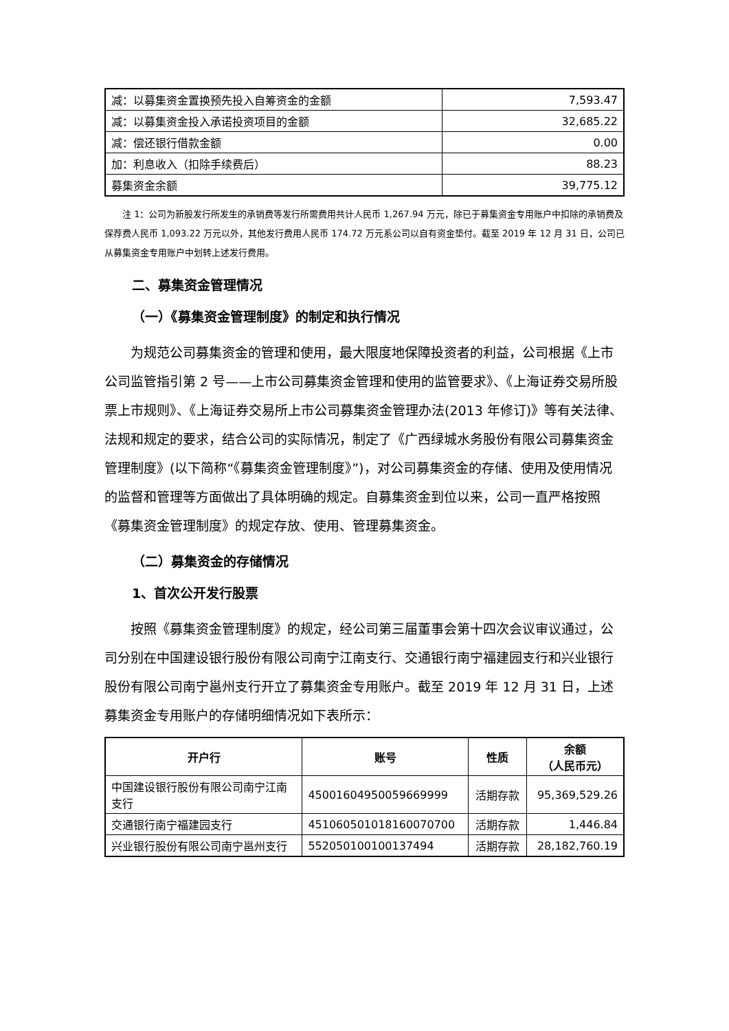| 减：以募集资金置换预先投入自筹资金的金额 | 7,593.47 |
| 减：以募集资金投入承诺投资项目的金额 | 32,685.22 |
| 减：偿还银行借款金额 | 0.00 |
| 加：利息收入（扣除手续费后） | 88.23 |
| 募集资金余额 | 39,775.12 |
注 1：公司为新股发行所发生的承销费等发行所需费用共计人民币 1,267.94 万元，除已于募集资金专用账户中扣除的承销费及保荐费人民币 1,093.22 万元以外，其他发行费用人民币 174.72 万元系公司以自有资金垫付。截至 2019 年 12 月 31 日，公司已从募集资金专用账户中划转上述发行费用。
二、募集资金管理情况
（一）《募集资金管理制度》的制定和执行情况
为规范公司募集资金的管理和使用，最大限度地保障投资者的利益，公司根据《上市公司监管指引第 2 号——上市公司募集资金管理和使用的监管要求》、《上海证券交易所股票上市规则》、《上海证券交易所上市公司募集资金管理办法(2013 年修订)》等有关法律、法规和规定的要求，结合公司的实际情况，制定了《广西绿城水务股份有限公司募集资金管理制度》(以下简称“《募集资金管理制度》”)，对公司募集资金的存储、使用及使用情况的监督和管理等方面做出了具体明确的规定。自募集资金到位以来，公司一直严格按照《募集资金管理制度》的规定存放、使用、管理募集资金。
（二）募集资金的存储情况
1、首次公开发行股票
按照《募集资金管理制度》的规定，经公司第三届董事会第十四次会议审议通过，公司分别在中国建设银行股份有限公司南宁江南支行、交通银行南宁福建园支行和兴业银行股份有限公司南宁邕州支行开立了募集资金专用账户。截至 2019 年 12 月 31 日，上述募集资金专用账户的存储明细情况如下表所示：
| 开户行 | 账号 | 性质 | 余额 （人民币元） |
| --- | --- | --- | --- |
| 中国建设银行股份有限公司南宁江南支行 | 45001604950059669999 | 活期存款 | 95,369,529.26 |
| 交通银行南宁福建园支行 | 451060501018160070700 | 活期存款 | 1,446.84 |
| 兴业银行股份有限公司南宁邕州支行 | 552050100100137494 | 活期存款 | 28,182,760.19 |